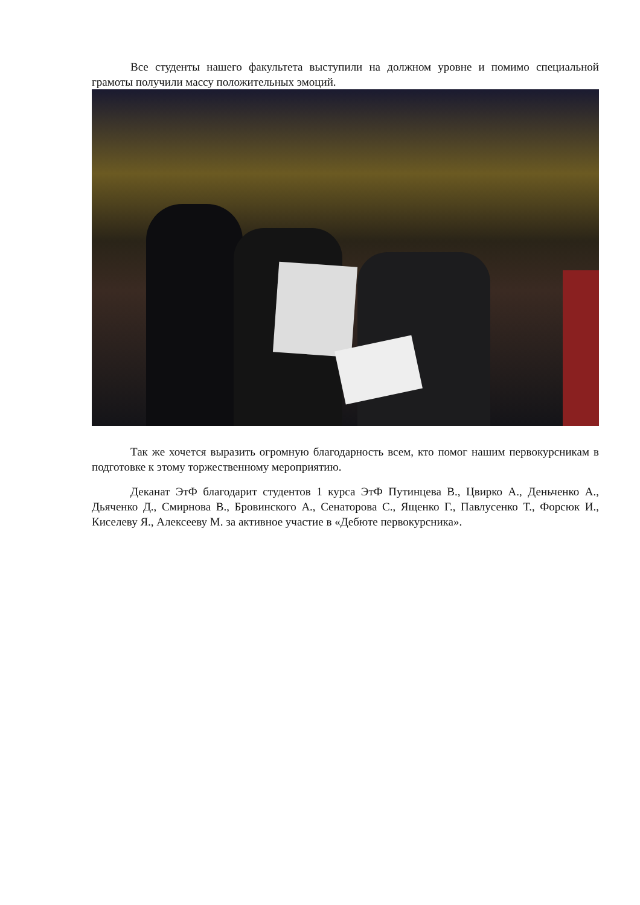Все студенты нашего факультета выступили на должном уровне и помимо специальной грамоты получили массу положительных эмоций.
Так же хочется выразить огромную благодарность всем, кто помог нашим первокурсникам в подготовке к этому торжественному мероприятию.
Деканат ЭтФ благодарит студентов 1 курса ЭтФ Путинцева В., Цвирко А., Деньченко А., Дьяченко Д., Смирнова В., Бровинского А., Сенаторова С., Ященко Г., Павлусенко Т., Форсюк И., Киселеву Я., Алексееву М. за активное участие в «Дебюте первокурсника».